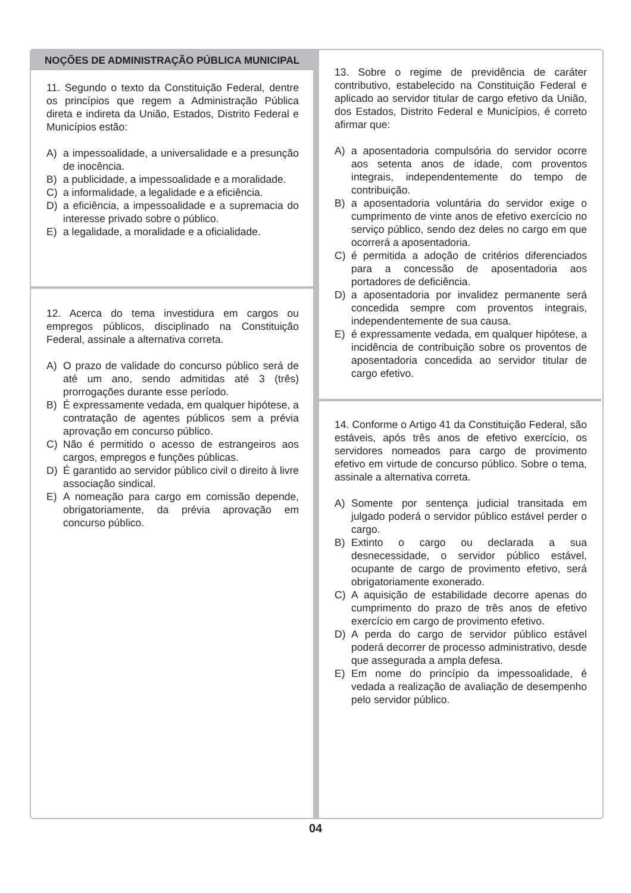NOÇÕES DE ADMINISTRAÇÃO PÚBLICA MUNICIPAL
11. Segundo o texto da Constituição Federal, dentre os princípios que regem a Administração Pública direta e indireta da União, Estados, Distrito Federal e Municípios estão:
A) a impessoalidade, a universalidade e a presunção de inocência.
B) a publicidade, a impessoalidade e a moralidade.
C) a informalidade, a legalidade e a eficiência.
D) a eficiência, a impessoalidade e a supremacia do interesse privado sobre o público.
E) a legalidade, a moralidade e a oficialidade.
12. Acerca do tema investidura em cargos ou empregos públicos, disciplinado na Constituição Federal, assinale a alternativa correta.
A) O prazo de validade do concurso público será de até um ano, sendo admitidas até 3 (três) prorrogações durante esse período.
B) É expressamente vedada, em qualquer hipótese, a contratação de agentes públicos sem a prévia aprovação em concurso público.
C) Não é permitido o acesso de estrangeiros aos cargos, empregos e funções públicas.
D) É garantido ao servidor público civil o direito à livre associação sindical.
E) A nomeação para cargo em comissão depende, obrigatoriamente, da prévia aprovação em concurso público.
13. Sobre o regime de previdência de caráter contributivo, estabelecido na Constituição Federal e aplicado ao servidor titular de cargo efetivo da União, dos Estados, Distrito Federal e Municípios, é correto afirmar que:
A) a aposentadoria compulsória do servidor ocorre aos setenta anos de idade, com proventos integrais, independentemente do tempo de contribuição.
B) a aposentadoria voluntária do servidor exige o cumprimento de vinte anos de efetivo exercício no serviço público, sendo dez deles no cargo em que ocorrerá a aposentadoria.
C) é permitida a adoção de critérios diferenciados para a concessão de aposentadoria aos portadores de deficiência.
D) a aposentadoria por invalidez permanente será concedida sempre com proventos integrais, independentemente de sua causa.
E) é expressamente vedada, em qualquer hipótese, a incidência de contribuição sobre os proventos de aposentadoria concedida ao servidor titular de cargo efetivo.
14. Conforme o Artigo 41 da Constituição Federal, são estáveis, após três anos de efetivo exercício, os servidores nomeados para cargo de provimento efetivo em virtude de concurso público. Sobre o tema, assinale a alternativa correta.
A) Somente por sentença judicial transitada em julgado poderá o servidor público estável perder o cargo.
B) Extinto o cargo ou declarada a sua desnecessidade, o servidor público estável, ocupante de cargo de provimento efetivo, será obrigatoriamente exonerado.
C) A aquisição de estabilidade decorre apenas do cumprimento do prazo de três anos de efetivo exercício em cargo de provimento efetivo.
D) A perda do cargo de servidor público estável poderá decorrer de processo administrativo, desde que assegurada a ampla defesa.
E) Em nome do princípio da impessoalidade, é vedada a realização de avaliação de desempenho pelo servidor público.
04